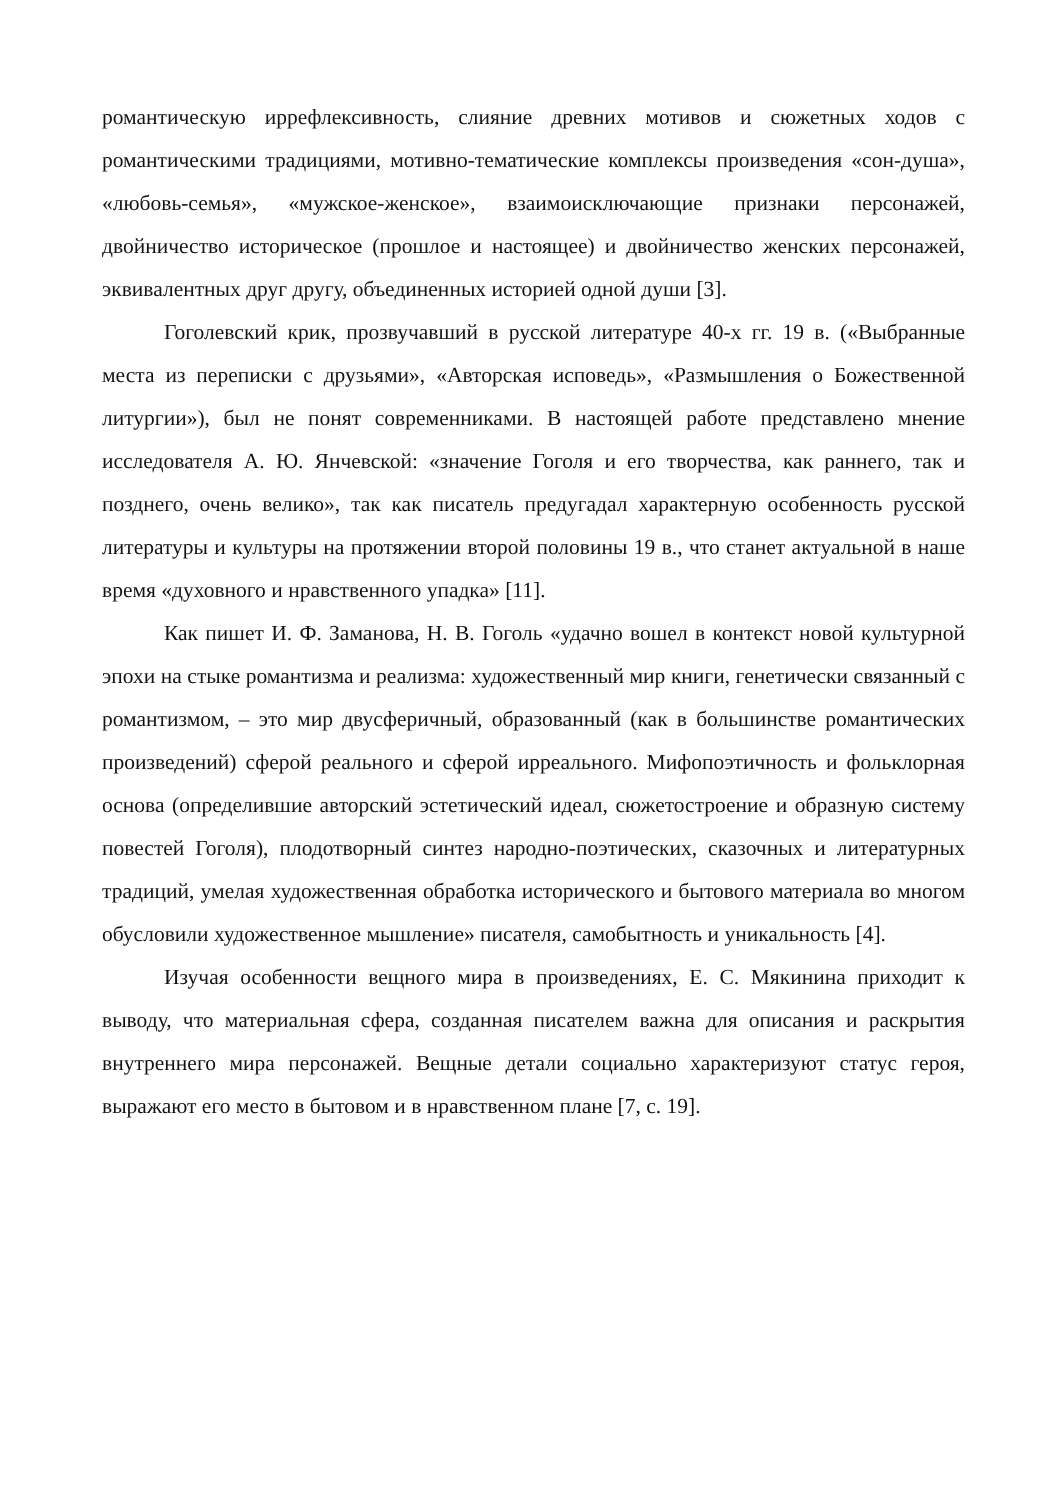романтическую иррефлексивность, слияние древних мотивов и сюжетных ходов с романтическими традициями, мотивно-тематические комплексы произведения «сон-душа», «любовь-семья», «мужское-женское», взаимоисключающие признаки персонажей, двойничество историческое (прошлое и настоящее) и двойничество женских персонажей, эквивалентных друг другу, объединенных историей одной души [3].
Гоголевский крик, прозвучавший в русской литературе 40-х гг. 19 в. («Выбранные места из переписки с друзьями», «Авторская исповедь», «Размышления о Божественной литургии»), был не понят современниками. В настоящей работе представлено мнение исследователя А. Ю. Янчевской: «значение Гоголя и его творчества, как раннего, так и позднего, очень велико», так как писатель предугадал характерную особенность русской литературы и культуры на протяжении второй половины 19 в., что станет актуальной в наше время «духовного и нравственного упадка» [11].
Как пишет И. Ф. Заманова, Н. В. Гоголь «удачно вошел в контекст новой культурной эпохи на стыке романтизма и реализма: художественный мир книги, генетически связанный с романтизмом, – это мир двусферичный, образованный (как в большинстве романтических произведений) сферой реального и сферой ирреального. Мифопоэтичность и фольклорная основа (определившие авторский эстетический идеал, сюжетостроение и образную систему повестей Гоголя), плодотворный синтез народно-поэтических, сказочных и литературных традиций, умелая художественная обработка исторического и бытового материала во многом обусловили художественное мышление» писателя, самобытность и уникальность [4].
Изучая особенности вещного мира в произведениях, Е. С. Мякинина приходит к выводу, что материальная сфера, созданная писателем важна для описания и раскрытия внутреннего мира персонажей. Вещные детали социально характеризуют статус героя, выражают его место в бытовом и в нравственном плане [7, с. 19].